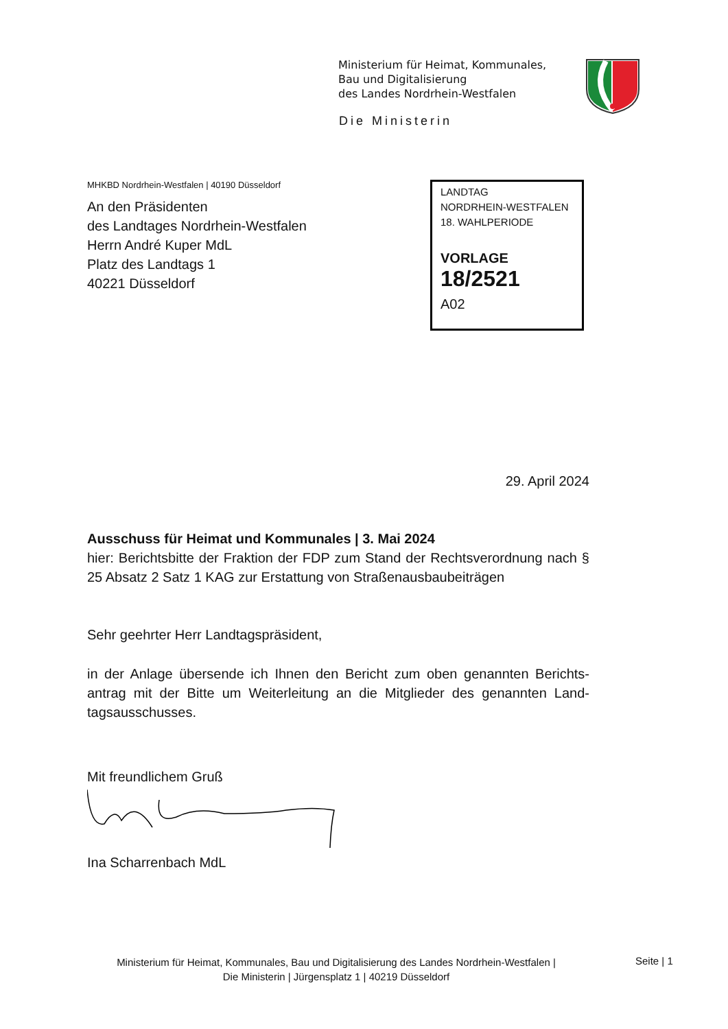Ministerium für Heimat, Kommunales,
Bau und Digitalisierung
des Landes Nordrhein-Westfalen
Die Ministerin
MHKBD Nordrhein-Westfalen | 40190 Düsseldorf
An den Präsidenten
des Landtages Nordrhein-Westfalen
Herrn André Kuper MdL
Platz des Landtags 1
40221 Düsseldorf
LANDTAG
NORDRHEIN-WESTFALEN
18. WAHLPERIODE
VORLAGE
18/2521
A02
29. April 2024
Ausschuss für Heimat und Kommunales | 3. Mai 2024
hier: Berichtsbitte der Fraktion der FDP zum Stand der Rechtsverordnung nach § 25 Absatz 2 Satz 1 KAG zur Erstattung von Straßenausbaubeiträgen
Sehr geehrter Herr Landtagspräsident,
in der Anlage übersende ich Ihnen den Bericht zum oben genannten Berichts-antrag mit der Bitte um Weiterleitung an die Mitglieder des genannten Land-tagsausschusses.
Mit freundlichem Gruß
Ina Scharrenbach MdL
Ministerium für Heimat, Kommunales, Bau und Digitalisierung des Landes Nordrhein-Westfalen |
Die Ministerin | Jürgensplatz 1 | 40219 Düsseldorf
Seite | 1